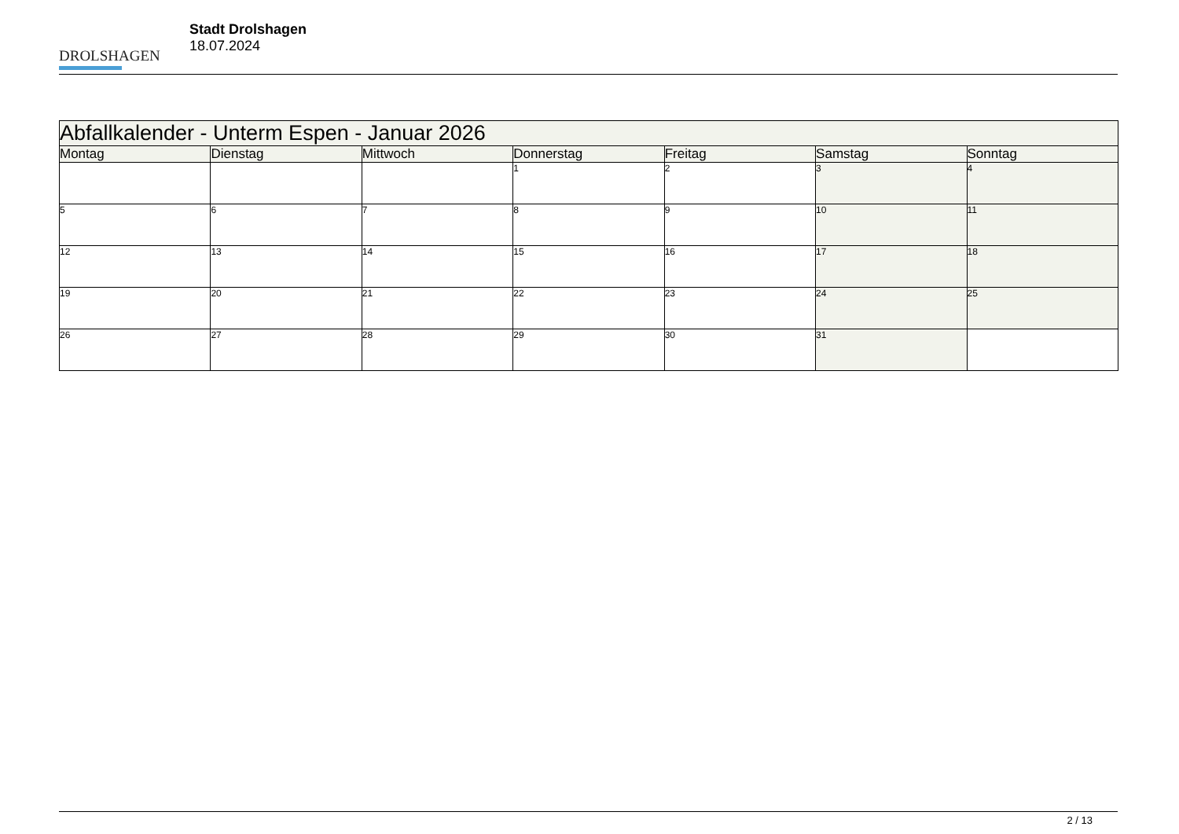DROLSHAGEN
Stadt Drolshagen
18.07.2024
| Abfallkalender - Unterm Espen - Januar 2026 | | | | | | |
| --- | --- | --- | --- | --- | --- | --- |
| Montag | Dienstag | Mittwoch | Donnerstag | Freitag | Samstag | Sonntag |
| | | | 1 | 2 | 3 | 4 |
| 5 | 6 | 7 | 8 | 9 | 10 | 11 |
| 12 | 13 | 14 | 15 | 16 | 17 | 18 |
| 19 | 20 | 21 | 22 | 23 | 24 | 25 |
| 26 | 27 | 28 | 29 | 30 | 31 | |
2 / 13